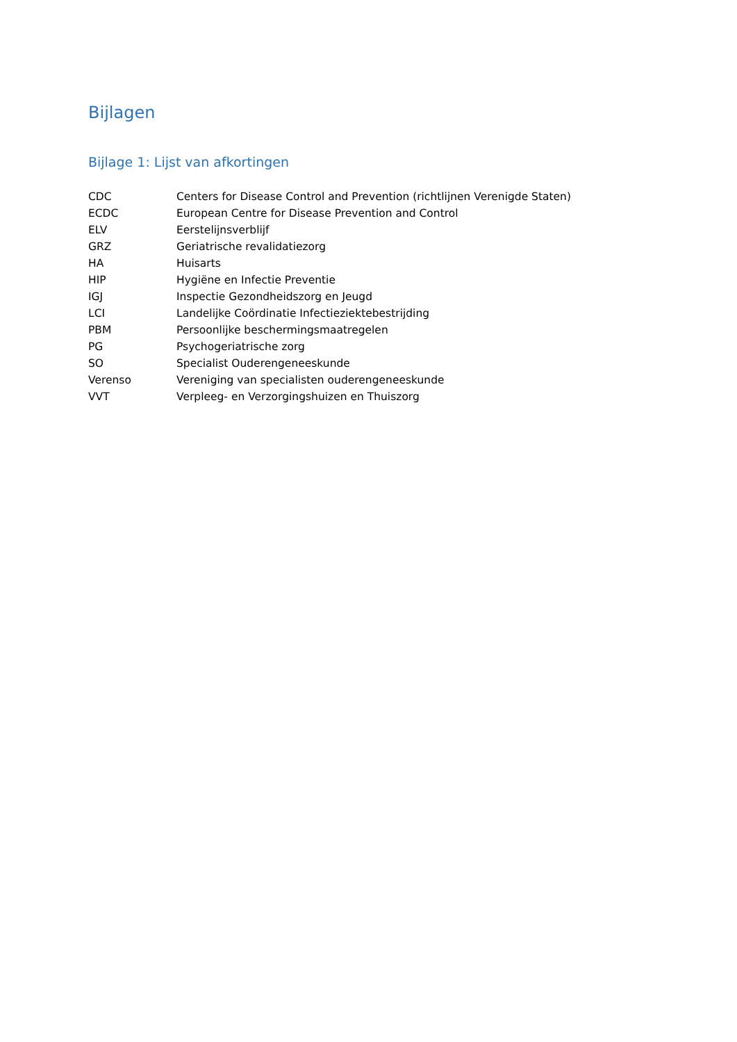Bijlagen
Bijlage 1: Lijst van afkortingen
| CDC | Centers for Disease Control and Prevention (richtlijnen Verenigde Staten) |
| ECDC | European Centre for Disease Prevention and Control |
| ELV | Eerstelijnsverblijf |
| GRZ | Geriatrische revalidatiezorg |
| HA | Huisarts |
| HIP | Hygiëne en Infectie Preventie |
| IGJ | Inspectie Gezondheidszorg en Jeugd |
| LCI | Landelijke Coördinatie Infectieziektebestrijding |
| PBM | Persoonlijke beschermingsmaatregelen |
| PG | Psychogeriatrische zorg |
| SO | Specialist Ouderengeneeskunde |
| Verenso | Vereniging van specialisten ouderengeneeskunde |
| VVT | Verpleeg- en Verzorgingshuizen en Thuiszorg |